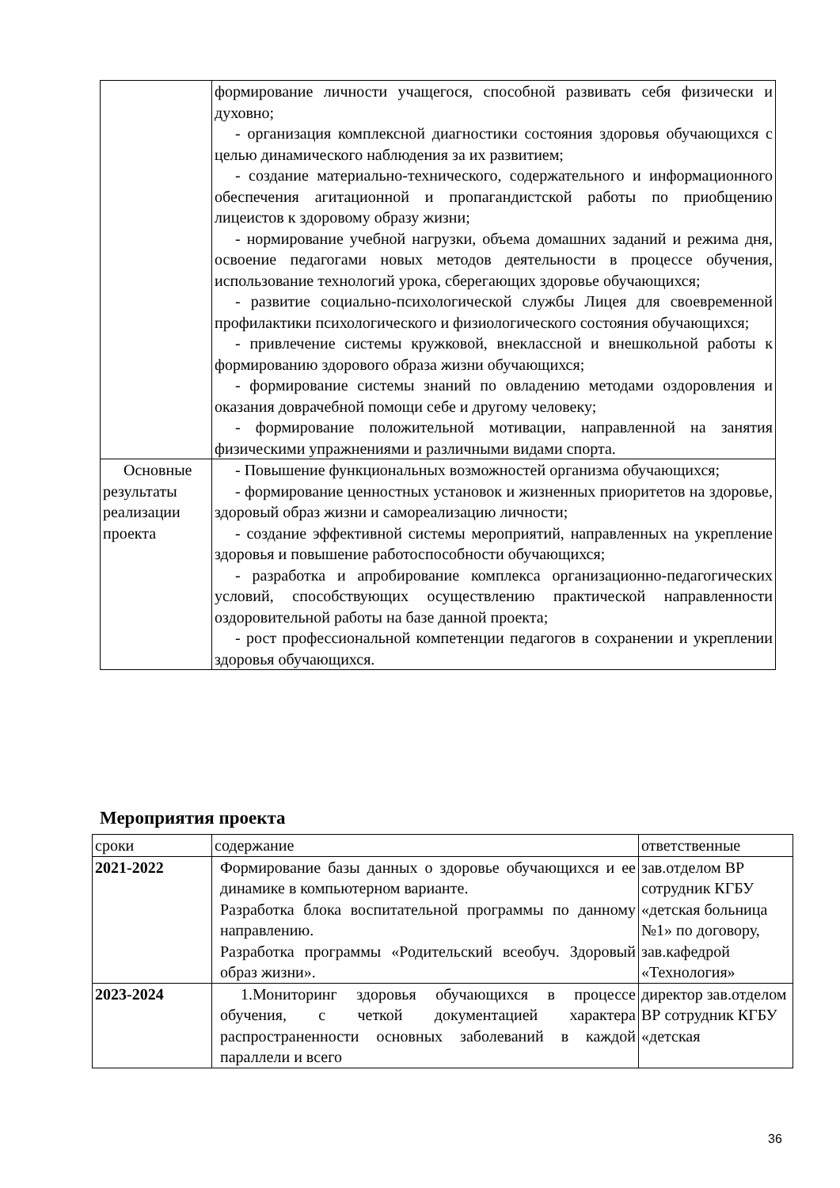| | формирование личности учащегося, способной развивать себя физически и духовно; - организация комплексной диагностики состояния здоровья обучающихся с целью динамического наблюдения за их развитием; - создание материально-технического, содержательного и информационного обеспечения агитационной и пропагандистской работы по приобщению лицеистов к здоровому образу жизни; - нормирование учебной нагрузки, объема домашних заданий и режима дня, освоение педагогами новых методов деятельности в процессе обучения, использование технологий урока, сберегающих здоровье обучающихся; - развитие социально-психологической службы Лицея для своевременной профилактики психологического и физиологического состояния обучающихся; - привлечение системы кружковой, внеклассной и внешкольной работы к формированию здорового образа жизни обучающихся; - формирование системы знаний по овладению методами оздоровления и оказания доврачебной помощи себе и другому человеку; - формирование положительной мотивации, направленной на занятия физическими упражнениями и различными видами спорта. |
| Основные результаты реализации проекта | - Повышение функциональных возможностей организма обучающихся; - формирование ценностных установок и жизненных приоритетов на здоровье, здоровый образ жизни и самореализацию личности; - создание эффективной системы мероприятий, направленных на укрепление здоровья и повышение работоспособности обучающихся; - разработка и апробирование комплекса организационно-педагогических условий, способствующих осуществлению практической направленности оздоровительной работы на базе данной проекта; - рост профессиональной компетенции педагогов в сохранении и укреплении здоровья обучающихся. |
Мероприятия проекта
| сроки | содержание | ответственные |
| --- | --- | --- |
| 2021-2022 | Формирование базы данных о здоровье обучающихся и ее динамике в компьютерном варианте. Разработка блока воспитательной программы по данному направлению. Разработка программы «Родительский всеобуч. Здоровый образ жизни». | зав.отделом ВР сотрудник КГБУ «детская больница №1» по договору, зав.кафедрой «Технология» |
| 2023-2024 | 1.Мониторинг здоровья обучающихся в процессе обучения, с четкой документацией характера распространенности основных заболеваний в каждой параллели и всего | директор зав.отделом ВР сотрудник КГБУ «детская |
36